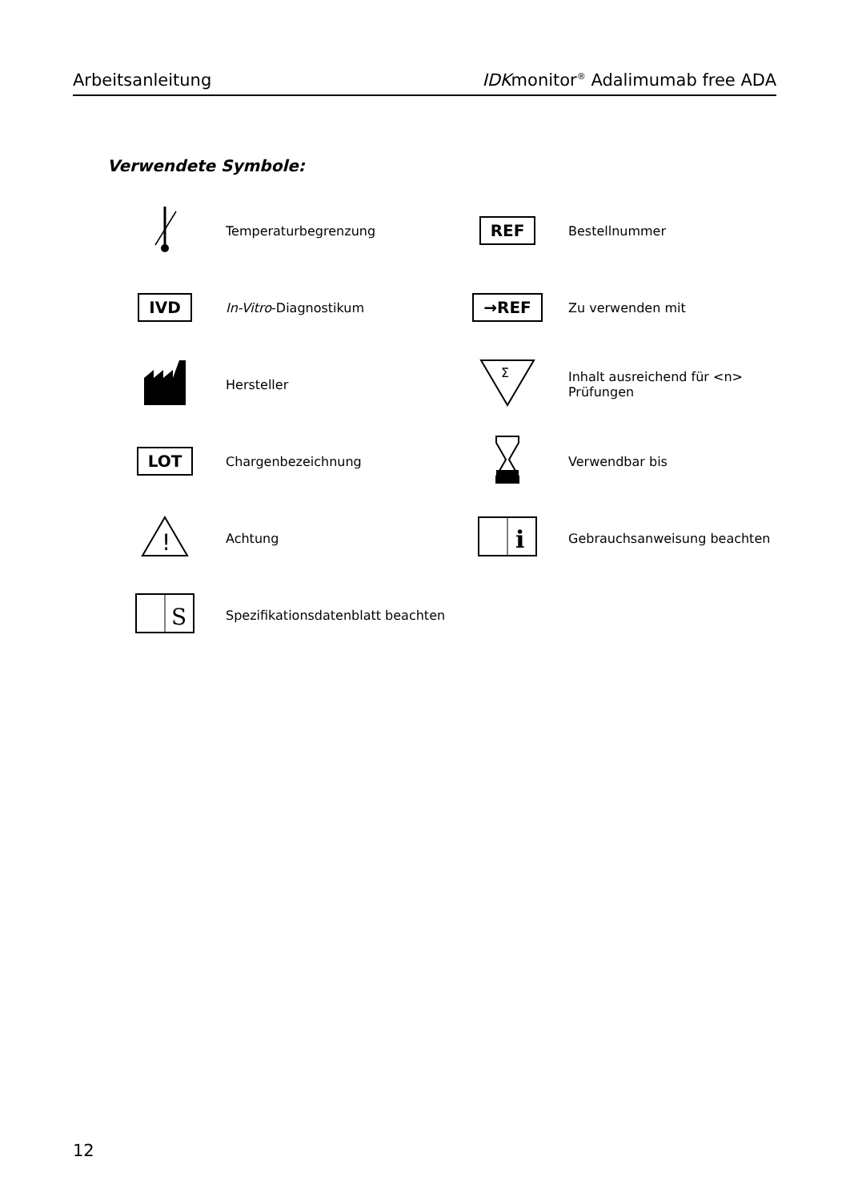Arbeitsanleitung IDKmonitor<sup>®</sup> Adalimumab free ADA
Verwendete Symbole:
| | Temperaturbegrenzung | REF | Bestellnummer |
| IVD | In-Vitro -Diagnostikum | →REF | Zu verwenden mit |
| | Hersteller | Σ | Inhalt ausreichend für <n> Prüfungen |
| LOT | Chargenbezeichnung | | Verwendbar bis |
| ! | Achtung | i | Gebrauchsanweisung beachten |
| S | Spezifikationsdatenblatt beachten | | |
12